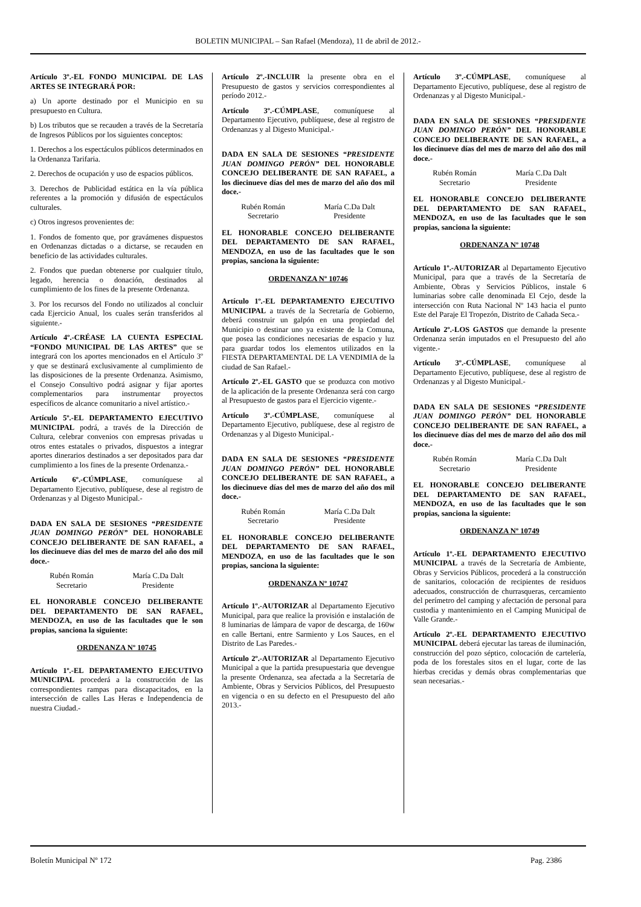BOLETIN MUNICIPAL – San Rafael (Mendoza), 11 de abril de 2012.-
Artículo 3º.-EL FONDO MUNICIPAL DE LAS ARTES SE INTEGRARÁ POR:
a) Un aporte destinado por el Municipio en su presupuesto en Cultura.
b) Los tributos que se recauden a través de la Secretaría de Ingresos Públicos por los siguientes conceptos:
1. Derechos a los espectáculos públicos determinados en la Ordenanza Tarifaria.
2. Derechos de ocupación y uso de espacios públicos.
3. Derechos de Publicidad estática en la vía pública referentes a la promoción y difusión de espectáculos culturales.
c) Otros ingresos provenientes de:
1. Fondos de fomento que, por gravámenes dispuestos en Ordenanzas dictadas o a dictarse, se recauden en beneficio de las actividades culturales.
2. Fondos que puedan obtenerse por cualquier título, legado, herencia o donación, destinados al cumplimiento de los fines de la presente Ordenanza.
3. Por los recursos del Fondo no utilizados al concluir cada Ejercicio Anual, los cuales serán transferidos al siguiente.-
Artículo 4º.-CRÉASE LA CUENTA ESPECIAL “FONDO MUNICIPAL DE LAS ARTES” que se integrará con los aportes mencionados en el Artículo 3º y que se destinará exclusivamente al cumplimiento de las disposiciones de la presente Ordenanza. Asimismo, el Consejo Consultivo podrá asignar y fijar aportes complementarios para instrumentar proyectos específicos de alcance comunitario a nivel artístico.-
Artículo 5º.-EL DEPARTAMENTO EJECUTIVO MUNICIPAL podrá, a través de la Dirección de Cultura, celebrar convenios con empresas privadas u otros entes estatales o privados, dispuestos a integrar aportes dinerarios destinados a ser depositados para dar cumplimiento a los fines de la presente Ordenanza.-
Artículo 6º.-CÚMPLASE, comuníquese al Departamento Ejecutivo, publíquese, dese al registro de Ordenanzas y al Digesto Municipal.-
DADA EN SALA DE SESIONES “PRESIDENTE JUAN DOMINGO PERÓN” DEL HONORABLE CONCEJO DELIBERANTE DE SAN RAFAEL, a los diecinueve días del mes de marzo del año dos mil doce.-
Rubén Román
Secretario
María C.Da Dalt
Presidente
EL HONORABLE CONCEJO DELIBERANTE DEL DEPARTAMENTO DE SAN RAFAEL, MENDOZA, en uso de las facultades que le son propias, sanciona la siguiente:
ORDENANZA Nº 10745
Artículo 1º.-EL DEPARTAMENTO EJECUTIVO MUNICIPAL procederá a la construcción de las correspondientes rampas para discapacitados, en la intersección de calles Las Heras e Independencia de nuestra Ciudad.-
Artículo 2º.-INCLUIR la presente obra en el Presupuesto de gastos y servicios correspondientes al período 2012.-
Artículo 3º.-CÚMPLASE, comuníquese al Departamento Ejecutivo, publíquese, dese al registro de Ordenanzas y al Digesto Municipal.-
DADA EN SALA DE SESIONES “PRESIDENTE JUAN DOMINGO PERÓN” DEL HONORABLE CONCEJO DELIBERANTE DE SAN RAFAEL, a los diecinueve días del mes de marzo del año dos mil doce.-
Rubén Román
Secretario
María C.Da Dalt
Presidente
EL HONORABLE CONCEJO DELIBERANTE DEL DEPARTAMENTO DE SAN RAFAEL, MENDOZA, en uso de las facultades que le son propias, sanciona la siguiente:
ORDENANZA Nº 10746
Artículo 1º.-EL DEPARTAMENTO EJECUTIVO MUNICIPAL a través de la Secretaría de Gobierno, deberá construir un galpón en una propiedad del Municipio o destinar uno ya existente de la Comuna, que posea las condiciones necesarias de espacio y luz para guardar todos los elementos utilizados en la FIESTA DEPARTAMENTAL DE LA VENDIMIA de la ciudad de San Rafael.-
Artículo 2º.-EL GASTO que se produzca con motivo de la aplicación de la presente Ordenanza será con cargo al Presupuesto de gastos para el Ejercicio vigente.-
Artículo 3º.-CÚMPLASE, comuníquese al Departamento Ejecutivo, publíquese, dese al registro de Ordenanzas y al Digesto Municipal.-
DADA EN SALA DE SESIONES “PRESIDENTE JUAN DOMINGO PERÓN” DEL HONORABLE CONCEJO DELIBERANTE DE SAN RAFAEL, a los diecinueve días del mes de marzo del año dos mil doce.-
Rubén Román
Secretario
María C.Da Dalt
Presidente
EL HONORABLE CONCEJO DELIBERANTE DEL DEPARTAMENTO DE SAN RAFAEL, MENDOZA, en uso de las facultades que le son propias, sanciona la siguiente:
ORDENANZA Nº 10747
Artículo 1º.-AUTORIZAR al Departamento Ejecutivo Municipal, para que realice la provisión e instalación de 8 luminarias de lámpara de vapor de descarga, de 160w en calle Bertani, entre Sarmiento y Los Sauces, en el Distrito de Las Paredes.-
Artículo 2º.-AUTORIZAR al Departamento Ejecutivo Municipal a que la partida presupuestaria que devengue la presente Ordenanza, sea afectada a la Secretaría de Ambiente, Obras y Servicios Públicos, del Presupuesto en vigencia o en su defecto en el Presupuesto del año 2013.-
Artículo 3º.-CÚMPLASE, comuníquese al Departamento Ejecutivo, publíquese, dese al registro de Ordenanzas y al Digesto Municipal.-
DADA EN SALA DE SESIONES “PRESIDENTE JUAN DOMINGO PERÓN” DEL HONORABLE CONCEJO DELIBERANTE DE SAN RAFAEL, a los diecinueve días del mes de marzo del año dos mil doce.-
Rubén Román
Secretario
María C.Da Dalt
Presidente
EL HONORABLE CONCEJO DELIBERANTE DEL DEPARTAMENTO DE SAN RAFAEL, MENDOZA, en uso de las facultades que le son propias, sanciona la siguiente:
ORDENANZA Nº 10748
Artículo 1º.-AUTORIZAR al Departamento Ejecutivo Municipal, para que a través de la Secretaría de Ambiente, Obras y Servicios Públicos, instale 6 luminarias sobre calle denominada El Cejo, desde la intersección con Ruta Nacional Nº 143 hacia el punto Este del Paraje El Tropezón, Distrito de Cañada Seca.-
Artículo 2º.-LOS GASTOS que demande la presente Ordenanza serán imputados en el Presupuesto del año vigente.-
Artículo 3º.-CÚMPLASE, comuníquese al Departamento Ejecutivo, publíquese, dese al registro de Ordenanzas y al Digesto Municipal.-
DADA EN SALA DE SESIONES “PRESIDENTE JUAN DOMINGO PERÓN” DEL HONORABLE CONCEJO DELIBERANTE DE SAN RAFAEL, a los diecinueve días del mes de marzo del año dos mil doce.-
Rubén Román
Secretario
María C.Da Dalt
Presidente
EL HONORABLE CONCEJO DELIBERANTE DEL DEPARTAMENTO DE SAN RAFAEL, MENDOZA, en uso de las facultades que le son propias, sanciona la siguiente:
ORDENANZA Nº 10749
Artículo 1º.-EL DEPARTAMENTO EJECUTIVO MUNICIPAL a través de la Secretaría de Ambiente, Obras y Servicios Públicos, procederá a la construcción de sanitarios, colocación de recipientes de residuos adecuados, construcción de churrasqueras, cercamiento del perímetro del camping y afectación de personal para custodia y mantenimiento en el Camping Municipal de Valle Grande.-
Artículo 2º.-EL DEPARTAMENTO EJECUTIVO MUNICIPAL deberá ejecutar las tareas de iluminación, construcción del pozo séptico, colocación de cartelería, poda de los forestales sitos en el lugar, corte de las hierbas crecidas y demás obras complementarias que sean necesarias.-
Boletín Municipal Nº 172 Pag. 2386